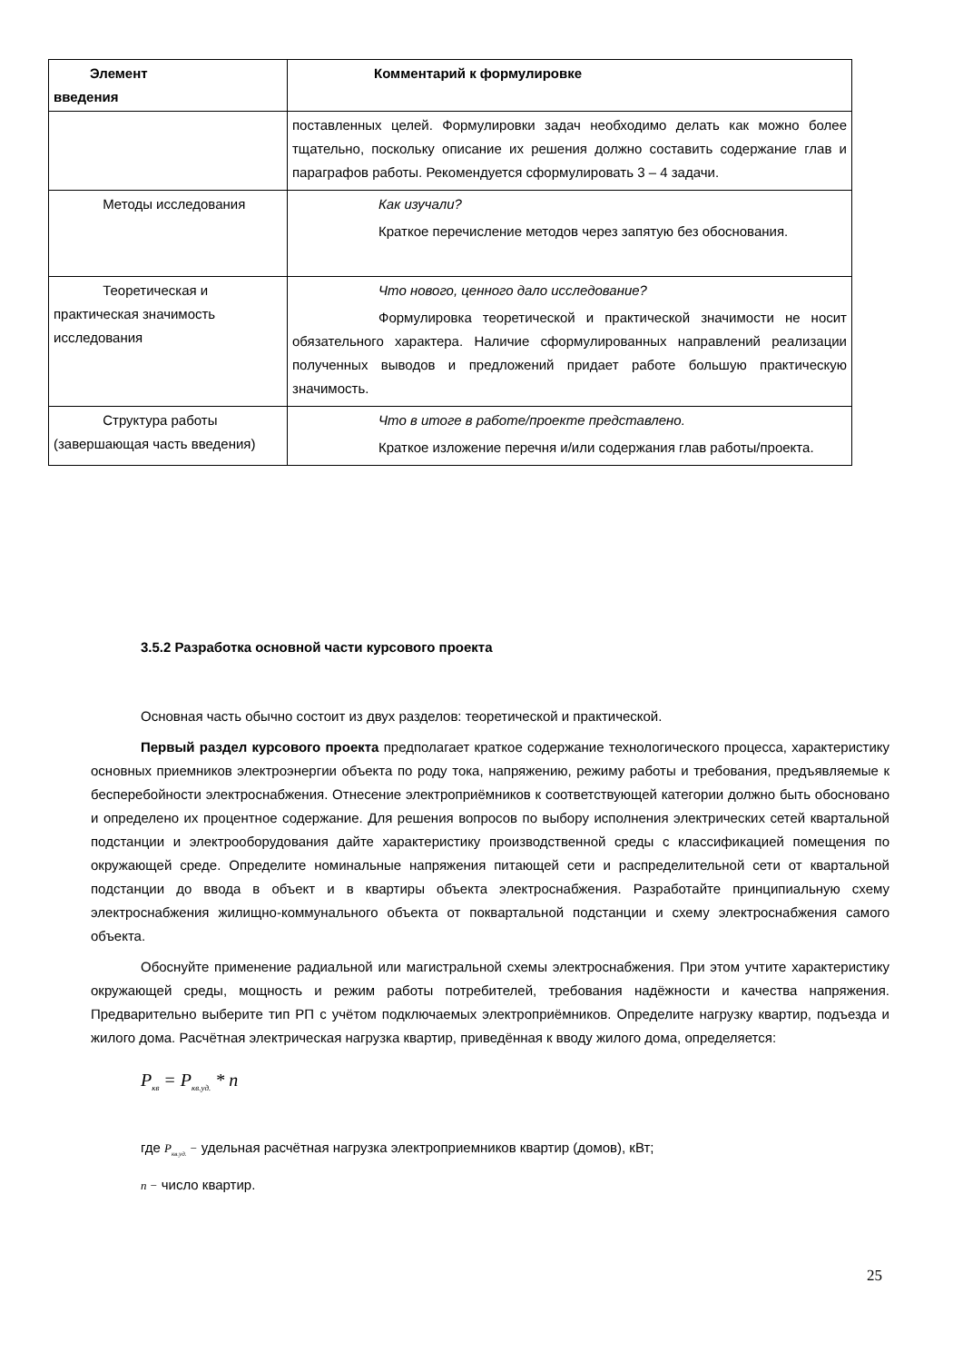| Элемент введения | Комментарий к формулировке |
| --- | --- |
| | поставленных целей. Формулировки задач необходимо делать как можно более тщательно, поскольку описание их решения должно составить содержание глав и параграфов работы. Рекомендуется сформулировать 3 – 4 задачи. |
| Методы исследования | Как изучали? Краткое перечисление методов через запятую без обоснования. |
| Теоретическая и практическая значимость исследования | Что нового, ценного дало исследование? Формулировка теоретической и практической значимости не носит обязательного характера. Наличие сформулированных направлений реализации полученных выводов и предложений придает работе большую практическую значимость. |
| Структура работы (завершающая часть введения) | Что в итоге в работе/проекте представлено. Краткое изложение перечня и/или содержания глав работы/проекта. |
3.5.2 Разработка основной части курсового проекта
Основная часть обычно состоит из двух разделов: теоретической и практической.
Первый раздел курсового проекта предполагает краткое содержание технологического процесса, характеристику основных приемников электроэнергии объекта по роду тока, напряжению, режиму работы и требования, предъявляемые к бесперебойности электроснабжения. Отнесение электроприёмников к соответствующей категории должно быть обосновано и определено их процентное содержание. Для решения вопросов по выбору исполнения электрических сетей квартальной подстанции и электрооборудования дайте характеристику производственной среды с классификацией помещения по окружающей среде. Определите номинальные напряжения питающей сети и распределительной сети от квартальной подстанции до ввода в объект и в квартиры объекта электроснабжения. Разработайте принципиальную схему электроснабжения жилищно-коммунального объекта от поквартальной подстанции и схему электроснабжения самого объекта.
Обоснуйте применение радиальной или магистральной схемы электроснабжения. При этом учтите характеристику окружающей среды, мощность и режим работы потребителей, требования надёжности и качества напряжения. Предварительно выберите тип РП с учётом подключаемых электроприёмников. Определите нагрузку квартир, подъезда и жилого дома. Расчётная электрическая нагрузка квартир, приведённая к вводу жилого дома, определяется:
P<sub>кв</sub> = P<sub>кв.уд.</sub> * n
где P<sub>кв.уд.</sub> − удельная расчётная нагрузка электроприемников квартир (домов), кВт;
n − число квартир.
25